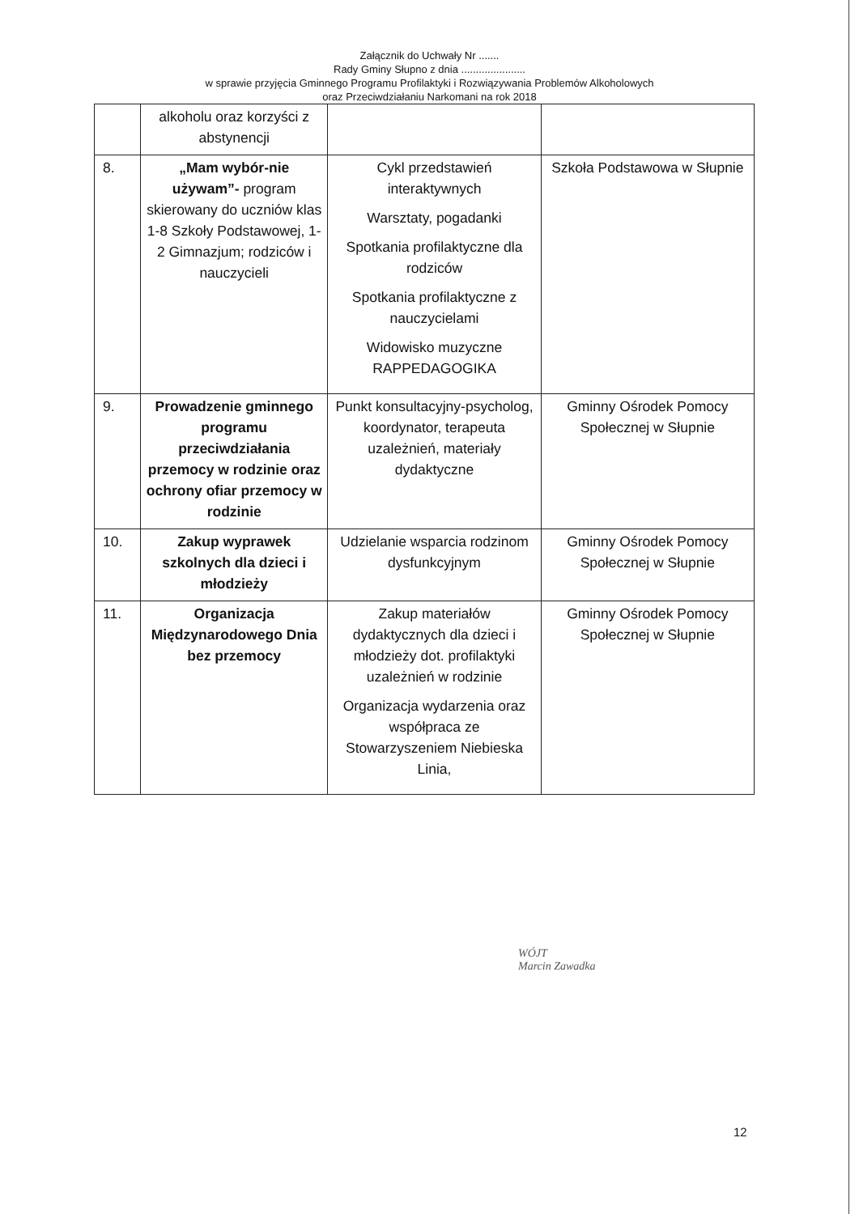Załącznik do Uchwały Nr .......
Rady Gminy Słupno z dnia ......................
w sprawie przyjęcia Gminnego Programu Profilaktyki i Rozwiązywania Problemów Alkoholowych
oraz Przeciwdziałaniu Narkomani na rok 2018
| | alkoholu oraz korzyści z abstynencji | | |
| 8. | „Mam wybór-nie używam”- program skierowany do uczniów klas 1-8 Szkoły Podstawowej, 1-2 Gimnazjum; rodziców i nauczycieli | Cykl przedstawień interaktywnych Warsztaty, pogadanki Spotkania profilaktyczne dla rodziców Spotkania profilaktyczne z nauczycielami Widowisko muzyczne RAPPEDAGOGIKA | Szkoła Podstawowa w Słupnie |
| 9. | Prowadzenie gminnego programu przeciwdziałania przemocy w rodzinie oraz ochrony ofiar przemocy w rodzinie | Punkt konsultacyjny-psycholog, koordynator, terapeuta uzależnień, materiały dydaktyczne | Gminny Ośrodek Pomocy Społecznej w Słupnie |
| 10. | Zakup wyprawek szkolnych dla dzieci i młodzieży | Udzielanie wsparcia rodzinom dysfunkcyjnym | Gminny Ośrodek Pomocy Społecznej w Słupnie |
| 11. | Organizacja Międzynarodowego Dnia bez przemocy | Zakup materiałów dydaktycznych dla dzieci i młodzieży dot. profilaktyki uzależnień w rodzinie Organizacja wydarzenia oraz współpraca ze Stowarzyszeniem Niebieska Linia, | Gminny Ośrodek Pomocy Społecznej w Słupnie |
WÓJT
Marcin Zawadka
12